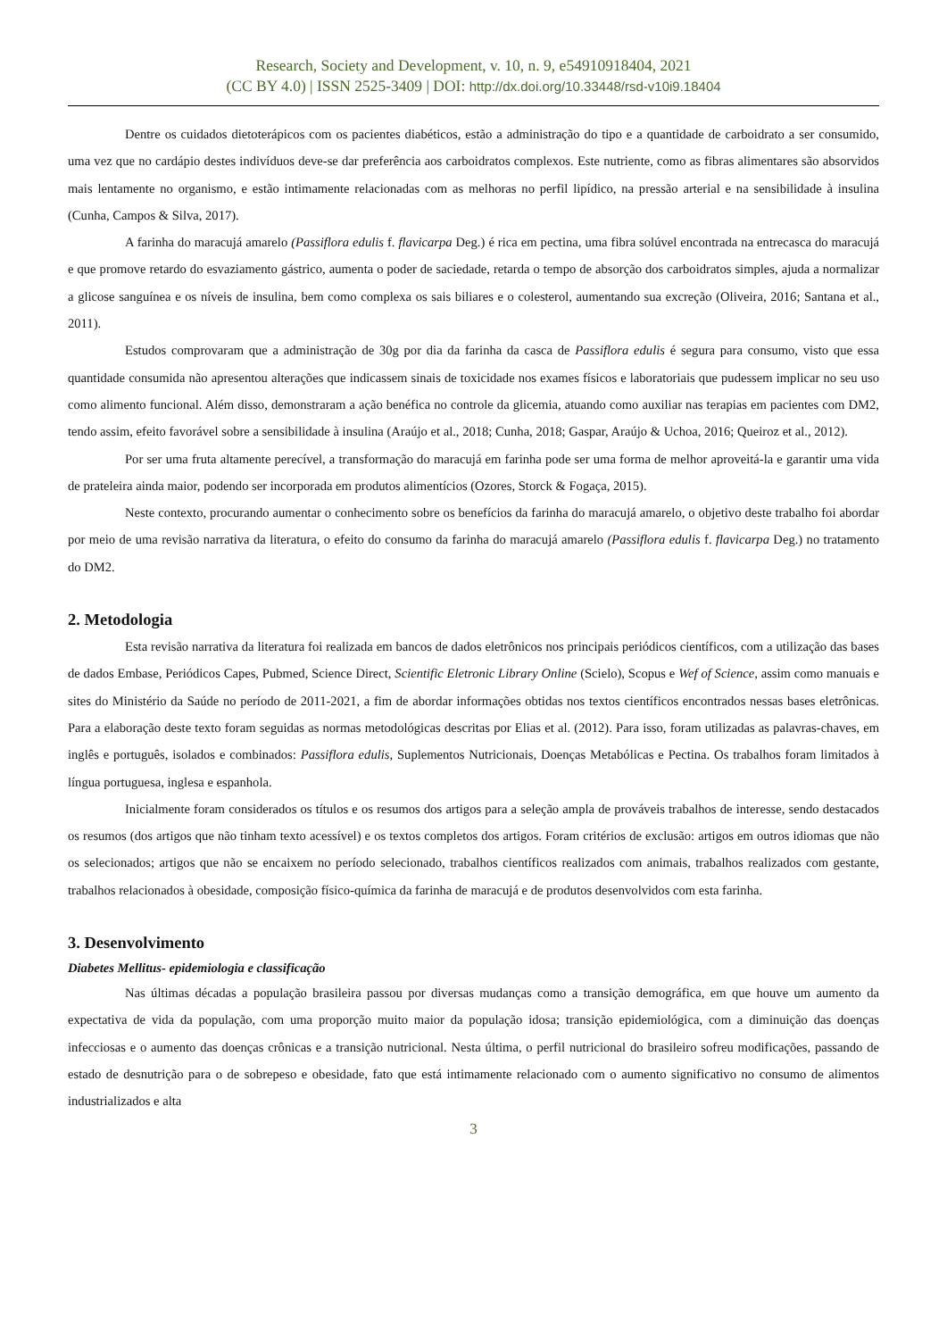Research, Society and Development, v. 10, n. 9, e54910918404, 2021
(CC BY 4.0) | ISSN 2525-3409 | DOI: http://dx.doi.org/10.33448/rsd-v10i9.18404
Dentre os cuidados dietoterápicos com os pacientes diabéticos, estão a administração do tipo e a quantidade de carboidrato a ser consumido, uma vez que no cardápio destes indivíduos deve-se dar preferência aos carboidratos complexos. Este nutriente, como as fibras alimentares são absorvidos mais lentamente no organismo, e estão intimamente relacionadas com as melhoras no perfil lipídico, na pressão arterial e na sensibilidade à insulina (Cunha, Campos & Silva, 2017).
A farinha do maracujá amarelo (Passiflora edulis f. flavicarpa Deg.) é rica em pectina, uma fibra solúvel encontrada na entrecasca do maracujá e que promove retardo do esvaziamento gástrico, aumenta o poder de saciedade, retarda o tempo de absorção dos carboidratos simples, ajuda a normalizar a glicose sanguínea e os níveis de insulina, bem como complexa os sais biliares e o colesterol, aumentando sua excreção (Oliveira, 2016; Santana et al., 2011).
Estudos comprovaram que a administração de 30g por dia da farinha da casca de Passiflora edulis é segura para consumo, visto que essa quantidade consumida não apresentou alterações que indicassem sinais de toxicidade nos exames físicos e laboratoriais que pudessem implicar no seu uso como alimento funcional. Além disso, demonstraram a ação benéfica no controle da glicemia, atuando como auxiliar nas terapias em pacientes com DM2, tendo assim, efeito favorável sobre a sensibilidade à insulina (Araújo et al., 2018; Cunha, 2018; Gaspar, Araújo & Uchoa, 2016; Queiroz et al., 2012).
Por ser uma fruta altamente perecível, a transformação do maracujá em farinha pode ser uma forma de melhor aproveitá-la e garantir uma vida de prateleira ainda maior, podendo ser incorporada em produtos alimentícios (Ozores, Storck & Fogaça, 2015).
Neste contexto, procurando aumentar o conhecimento sobre os benefícios da farinha do maracujá amarelo, o objetivo deste trabalho foi abordar por meio de uma revisão narrativa da literatura, o efeito do consumo da farinha do maracujá amarelo (Passiflora edulis f. flavicarpa Deg.) no tratamento do DM2.
2. Metodologia
Esta revisão narrativa da literatura foi realizada em bancos de dados eletrônicos nos principais periódicos científicos, com a utilização das bases de dados Embase, Periódicos Capes, Pubmed, Science Direct, Scientific Eletronic Library Online (Scielo), Scopus e Wef of Science, assim como manuais e sites do Ministério da Saúde no período de 2011-2021, a fim de abordar informações obtidas nos textos científicos encontrados nessas bases eletrônicas. Para a elaboração deste texto foram seguidas as normas metodológicas descritas por Elias et al. (2012). Para isso, foram utilizadas as palavras-chaves, em inglês e português, isolados e combinados: Passiflora edulis, Suplementos Nutricionais, Doenças Metabólicas e Pectina. Os trabalhos foram limitados à língua portuguesa, inglesa e espanhola.
Inicialmente foram considerados os títulos e os resumos dos artigos para a seleção ampla de prováveis trabalhos de interesse, sendo destacados os resumos (dos artigos que não tinham texto acessível) e os textos completos dos artigos. Foram critérios de exclusão: artigos em outros idiomas que não os selecionados; artigos que não se encaixem no período selecionado, trabalhos científicos realizados com animais, trabalhos realizados com gestante, trabalhos relacionados à obesidade, composição físico-química da farinha de maracujá e de produtos desenvolvidos com esta farinha.
3. Desenvolvimento
Diabetes Mellitus- epidemiologia e classificação
Nas últimas décadas a população brasileira passou por diversas mudanças como a transição demográfica, em que houve um aumento da expectativa de vida da população, com uma proporção muito maior da população idosa; transição epidemiológica, com a diminuição das doenças infecciosas e o aumento das doenças crônicas e a transição nutricional. Nesta última, o perfil nutricional do brasileiro sofreu modificações, passando de estado de desnutrição para o de sobrepeso e obesidade, fato que está intimamente relacionado com o aumento significativo no consumo de alimentos industrializados e alta
3